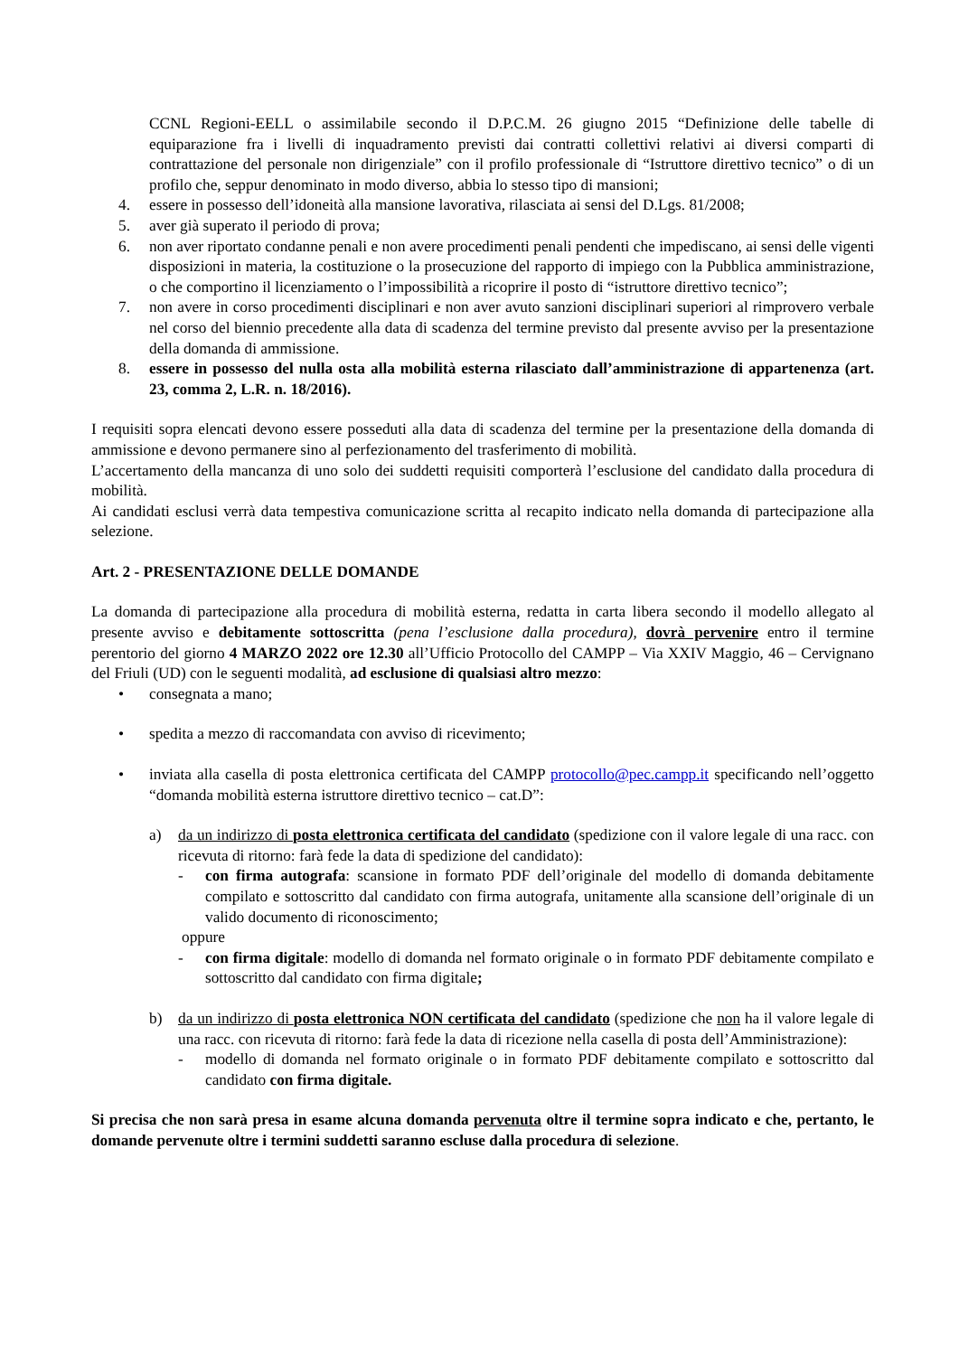CCNL Regioni-EELL o assimilabile secondo il D.P.C.M. 26 giugno 2015 “Definizione delle tabelle di equiparazione fra i livelli di inquadramento previsti dai contratti collettivi relativi ai diversi comparti di contrattazione del personale non dirigenziale” con il profilo professionale di “Istruttore direttivo tecnico” o di un profilo che, seppur denominato in modo diverso, abbia lo stesso tipo di mansioni;
4. essere in possesso dell’idoneità alla mansione lavorativa, rilasciata ai sensi del D.Lgs. 81/2008;
5. aver già superato il periodo di prova;
6. non aver riportato condanne penali e non avere procedimenti penali pendenti che impediscano, ai sensi delle vigenti disposizioni in materia, la costituzione o la prosecuzione del rapporto di impiego con la Pubblica amministrazione, o che comportino il licenziamento o l’impossibilità a ricoprire il posto di “istruttore direttivo tecnico”;
7. non avere in corso procedimenti disciplinari e non aver avuto sanzioni disciplinari superiori al rimprovero verbale nel corso del biennio precedente alla data di scadenza del termine previsto dal presente avviso per la presentazione della domanda di ammissione.
8. essere in possesso del nulla osta alla mobilità esterna rilasciato dall’amministrazione di appartenenza (art. 23, comma 2, L.R. n. 18/2016).
I requisiti sopra elencati devono essere posseduti alla data di scadenza del termine per la presentazione della domanda di ammissione e devono permanere sino al perfezionamento del trasferimento di mobilità.
L’accertamento della mancanza di uno solo dei suddetti requisiti comporterà l’esclusione del candidato dalla procedura di mobilità.
Ai candidati esclusi verrà data tempestiva comunicazione scritta al recapito indicato nella domanda di partecipazione alla selezione.
Art. 2 - PRESENTAZIONE DELLE DOMANDE
La domanda di partecipazione alla procedura di mobilità esterna, redatta in carta libera secondo il modello allegato al presente avviso e debitamente sottoscritta (pena l’esclusione dalla procedura), dovrà pervenire entro il termine perentorio del giorno 4 MARZO 2022 ore 12.30 all’Ufficio Protocollo del CAMPP – Via XXIV Maggio, 46 – Cervignano del Friuli (UD) con le seguenti modalità, ad esclusione di qualsiasi altro mezzo:
• consegnata a mano;
• spedita a mezzo di raccomandata con avviso di ricevimento;
• inviata alla casella di posta elettronica certificata del CAMPP protocollo@pec.campp.it specificando nell’oggetto “domanda mobilità esterna istruttore direttivo tecnico – cat.D”:
a) da un indirizzo di posta elettronica certificata del candidato (spedizione con il valore legale di una racc. con ricevuta di ritorno: farà fede la data di spedizione del candidato):
- con firma autografa: scansione in formato PDF dell’originale del modello di domanda debitamente compilato e sottoscritto dal candidato con firma autografa, unitamente alla scansione dell’originale di un valido documento di riconoscimento;
oppure
- con firma digitale: modello di domanda nel formato originale o in formato PDF debitamente compilato e sottoscritto dal candidato con firma digitale;
b) da un indirizzo di posta elettronica NON certificata del candidato (spedizione che non ha il valore legale di una racc. con ricevuta di ritorno: farà fede la data di ricezione nella casella di posta dell’Amministrazione):
- modello di domanda nel formato originale o in formato PDF debitamente compilato e sottoscritto dal candidato con firma digitale.
Si precisa che non sarà presa in esame alcuna domanda pervenuta oltre il termine sopra indicato e che, pertanto, le domande pervenute oltre i termini suddetti saranno escluse dalla procedura di selezione.